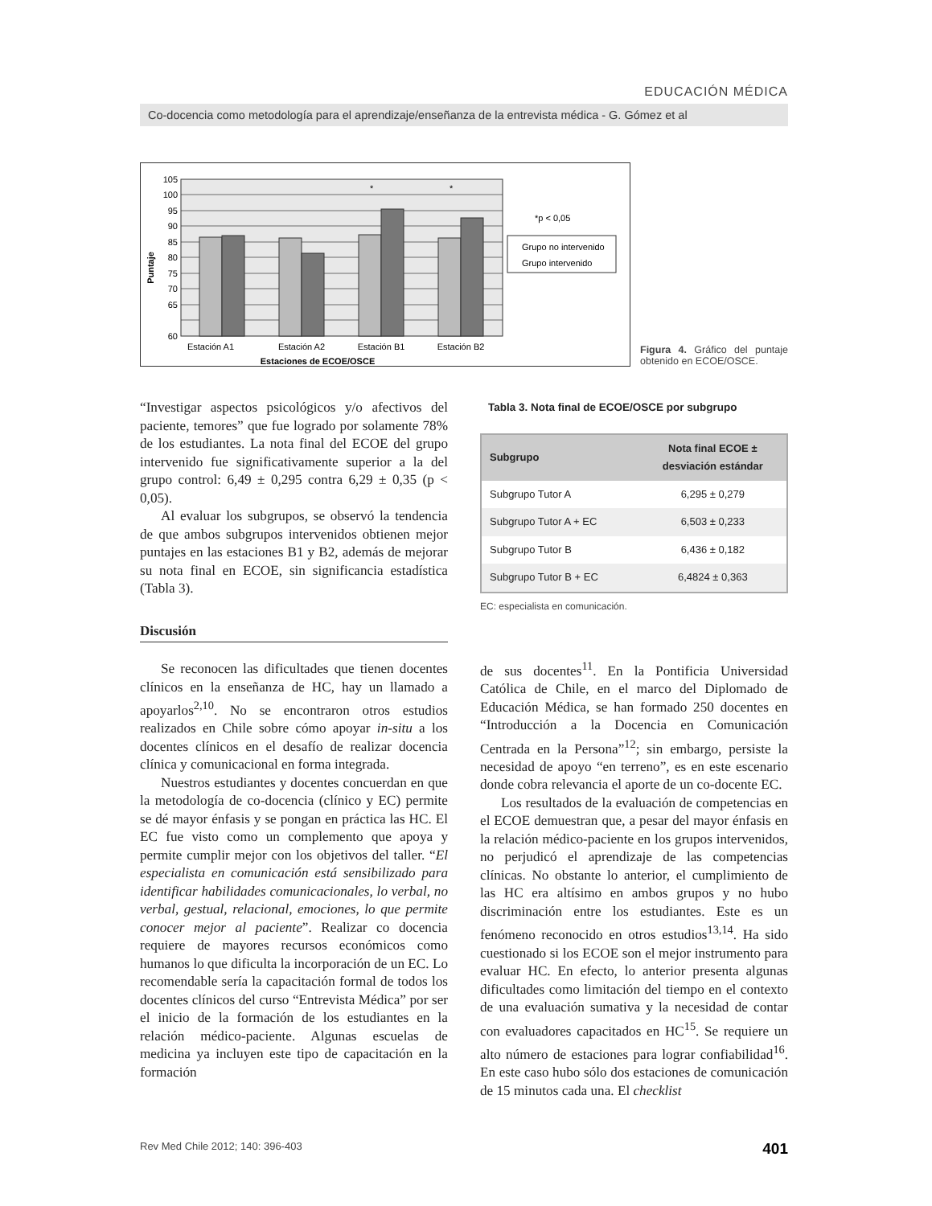EDUCACIÓN MÉDICA
Co-docencia como metodología para el aprendizaje/enseñanza de la entrevista médica - G. Gómez et al
105
100
95
90
85
80
75
70
65
60
Estaciones de ECOE/OSCE
Estación A1
Estación A2
Estación B1
Estación B2
Puntaje
*
*
*p < 0,05
Grupo no intervenido
Grupo intervenido
Figura 4. Gráfico del puntaje obtenido en ECOE/OSCE.
“Investigar aspectos psicológicos y/o afectivos del paciente, temores” que fue logrado por solamente 78% de los estudiantes. La nota final del ECOE del grupo intervenido fue significativamente superior a la del grupo control: 6,49 ± 0,295 contra 6,29 ± 0,35 (p < 0,05).
Al evaluar los subgrupos, se observó la tendencia de que ambos subgrupos intervenidos obtienen mejor puntajes en las estaciones B1 y B2, además de mejorar su nota final en ECOE, sin significancia estadística (Tabla 3).
Discusión
Se reconocen las dificultades que tienen docentes clínicos en la enseñanza de HC, hay un llamado a apoyarlos<sup>2,10</sup>. No se encontraron otros estudios realizados en Chile sobre cómo apoyar in-situ a los docentes clínicos en el desafío de realizar docencia clínica y comunicacional en forma integrada.
Nuestros estudiantes y docentes concuerdan en que la metodología de co-docencia (clínico y EC) permite se dé mayor énfasis y se pongan en práctica las HC. El EC fue visto como un complemento que apoya y permite cumplir mejor con los objetivos del taller. “El especialista en comunicación está sensibilizado para identificar habilidades comunicacionales, lo verbal, no verbal, gestual, relacional, emociones, lo que permite conocer mejor al paciente”. Realizar co docencia requiere de mayores recursos económicos como humanos lo que dificulta la incorporación de un EC. Lo recomendable sería la capacitación formal de todos los docentes clínicos del curso “Entrevista Médica” por ser el inicio de la formación de los estudiantes en la relación médico-paciente. Algunas escuelas de medicina ya incluyen este tipo de capacitación en la formación
Tabla 3. Nota final de ECOE/OSCE por subgrupo
| Subgrupo | Nota final ECOE ± desviación estándar |
| --- | --- |
| Subgrupo Tutor A | 6,295 ± 0,279 |
| Subgrupo Tutor A + EC | 6,503 ± 0,233 |
| Subgrupo Tutor B | 6,436 ± 0,182 |
| Subgrupo Tutor B + EC | 6,4824 ± 0,363 |
EC: especialista en comunicación.
de sus docentes<sup>11</sup>. En la Pontificia Universidad Católica de Chile, en el marco del Diplomado de Educación Médica, se han formado 250 docentes en “Introducción a la Docencia en Comunicación Centrada en la Persona”<sup>12</sup>; sin embargo, persiste la necesidad de apoyo “en terreno”, es en este escenario donde cobra relevancia el aporte de un co-docente EC.
Los resultados de la evaluación de competencias en el ECOE demuestran que, a pesar del mayor énfasis en la relación médico-paciente en los grupos intervenidos, no perjudicó el aprendizaje de las competencias clínicas. No obstante lo anterior, el cumplimiento de las HC era altísimo en ambos grupos y no hubo discriminación entre los estudiantes. Este es un fenómeno reconocido en otros estudios<sup>13,14</sup>. Ha sido cuestionado si los ECOE son el mejor instrumento para evaluar HC. En efecto, lo anterior presenta algunas dificultades como limitación del tiempo en el contexto de una evaluación sumativa y la necesidad de contar con evaluadores capacitados en HC<sup>15</sup>. Se requiere un alto número de estaciones para lograr confiabilidad<sup>16</sup>. En este caso hubo sólo dos estaciones de comunicación de 15 minutos cada una. El checklist
Rev Med Chile 2012; 140: 396-403 401